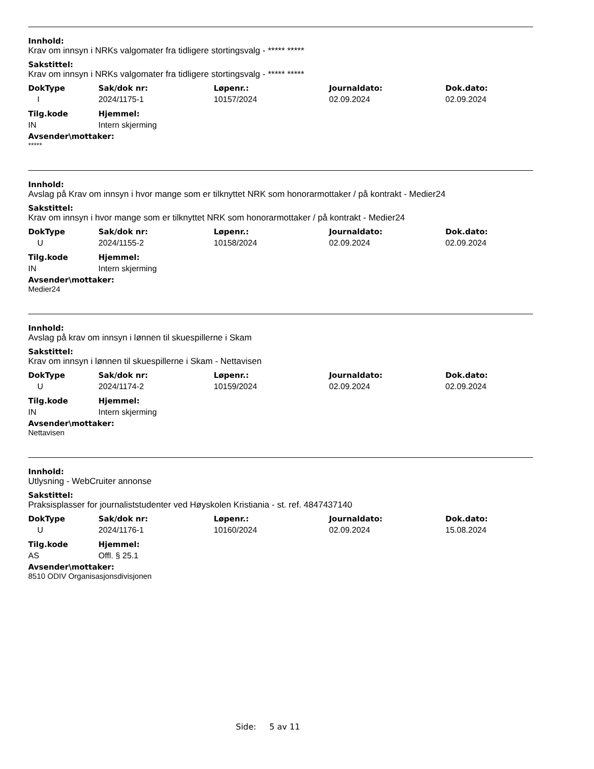Innhold:
Krav om innsyn i NRKs valgomater fra tidligere stortingsvalg - ***** *****
Sakstittel:
Krav om innsyn i NRKs valgomater fra tidligere stortingsvalg - ***** *****
| DokType | Sak/dok nr: | Løpenr.: | Journaldato: | Dok.dato: |
| --- | --- | --- | --- | --- |
| I | 2024/1175-1 | 10157/2024 | 02.09.2024 | 02.09.2024 |
| Tilg.kode | Hjemmel: |
| --- | --- |
| IN | Intern skjerming |
Avsender\mottaker:
*****
Innhold:
Avslag på Krav om innsyn i hvor mange som er tilknyttet NRK som honorarmottaker / på kontrakt - Medier24
Sakstittel:
Krav om innsyn i hvor mange som er tilknyttet NRK som honorarmottaker / på kontrakt - Medier24
| DokType | Sak/dok nr: | Løpenr.: | Journaldato: | Dok.dato: |
| --- | --- | --- | --- | --- |
| U | 2024/1155-2 | 10158/2024 | 02.09.2024 | 02.09.2024 |
| Tilg.kode | Hjemmel: |
| --- | --- |
| IN | Intern skjerming |
Avsender\mottaker:
Medier24
Innhold:
Avslag på krav om innsyn i lønnen til skuespillerne i Skam
Sakstittel:
Krav om innsyn i lønnen til skuespillerne i Skam - Nettavisen
| DokType | Sak/dok nr: | Løpenr.: | Journaldato: | Dok.dato: |
| --- | --- | --- | --- | --- |
| U | 2024/1174-2 | 10159/2024 | 02.09.2024 | 02.09.2024 |
| Tilg.kode | Hjemmel: |
| --- | --- |
| IN | Intern skjerming |
Avsender\mottaker:
Nettavisen
Innhold:
Utlysning - WebCruiter annonse
Sakstittel:
Praksisplasser for journaliststudenter ved Høyskolen Kristiania - st. ref. 4847437140
| DokType | Sak/dok nr: | Løpenr.: | Journaldato: | Dok.dato: |
| --- | --- | --- | --- | --- |
| U | 2024/1176-1 | 10160/2024 | 02.09.2024 | 15.08.2024 |
| Tilg.kode | Hjemmel: |
| --- | --- |
| AS | Offl. § 25.1 |
Avsender\mottaker:
8510 ODIV Organisasjonsdivisjonen
Side: 5 av 11